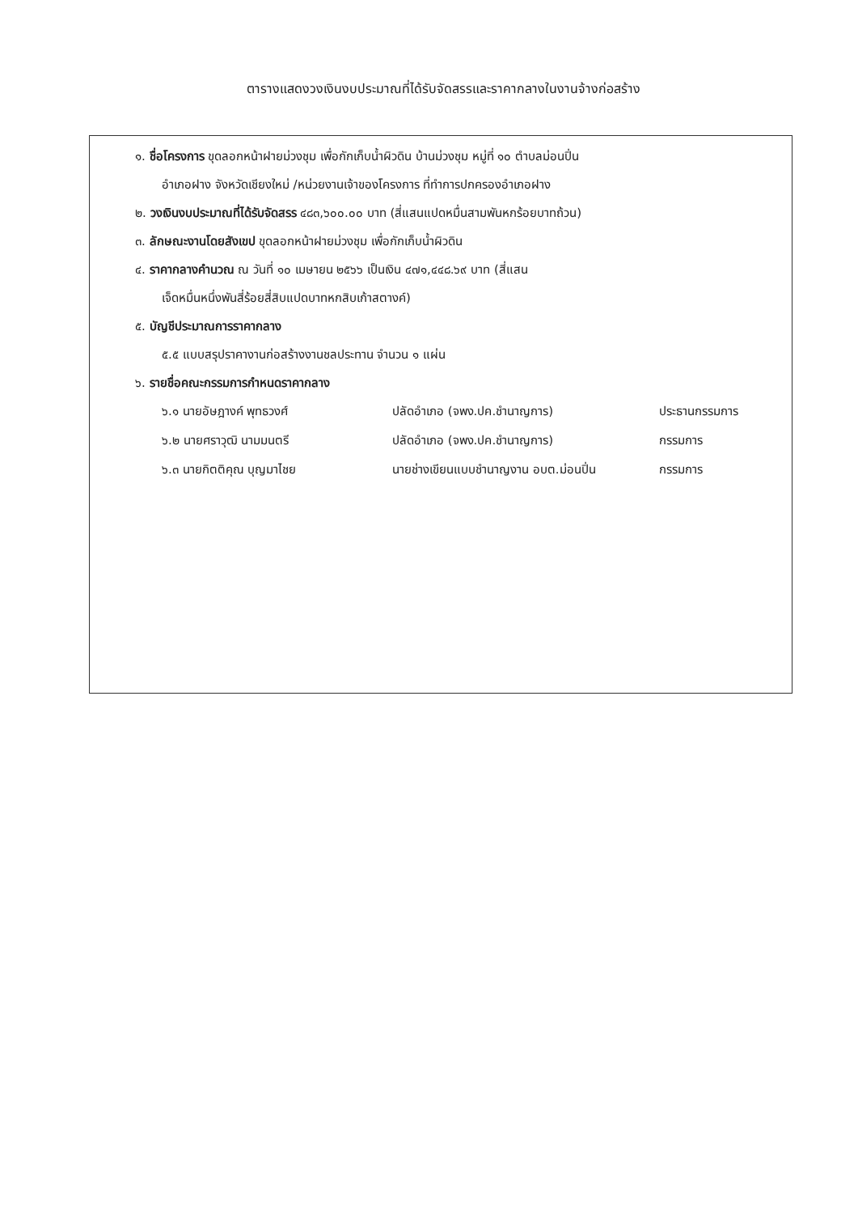ตารางแสดงวงเงินงบประมาณที่ได้รับจัดสรรและราคากลางในงานจ้างก่อสร้าง
๑. ชื่อโครงการ ขุดลอกหน้าฝายม่วงชุม เพื่อกักเก็บน้ำผิวดิน บ้านม่วงชุม หมู่ที่ ๑๐ ตำบลม่อนปิ่น
อำเภอฝาง จังหวัดเชียงใหม่ /หน่วยงานเจ้าของโครงการ ที่ทำการปกครองอำเภอฝาง
๒. วงเงินงบประมาณที่ได้รับจัดสรร ๔๘๓,๖๐๐.๐๐ บาท (สี่แสนแปดหมื่นสามพันหกร้อยบาทถ้วน)
๓. ลักษณะงานโดยสังเขป ขุดลอกหน้าฝายม่วงชุม เพื่อกักเก็บน้ำผิวดิน
๔. ราคากลางคำนวณ ณ วันที่ ๑๐ เมษายน ๒๕๖๖ เป็นเงิน ๔๗๑,๔๔๘.๖๙ บาท (สี่แสน
เจ็ดหมื่นหนึ่งพันสี่ร้อยสี่สิบแปดบาทหกสิบเก้าสตางค์)
๕. บัญชีประมาณการราคากลาง
๕.๕ แบบสรุปราคางานก่อสร้างงานชลประทาน จำนวน ๑ แผ่น
๖. รายชื่อคณะกรรมการกำหนดราคากลาง
๖.๑ นายอัษฎางค์ พุทธวงศ์ ปลัดอำเภอ (จพง.ปค.ชำนาญการ) ประธานกรรมการ
๖.๒ นายศราวุฒิ นามมนตรี ปลัดอำเภอ (จพง.ปค.ชำนาญการ) กรรมการ
๖.๓ นายกิตติคุณ บุญมาไชย นายช่างเขียนแบบชำนาญงาน อบต.ม่อนปิ่น กรรมการ